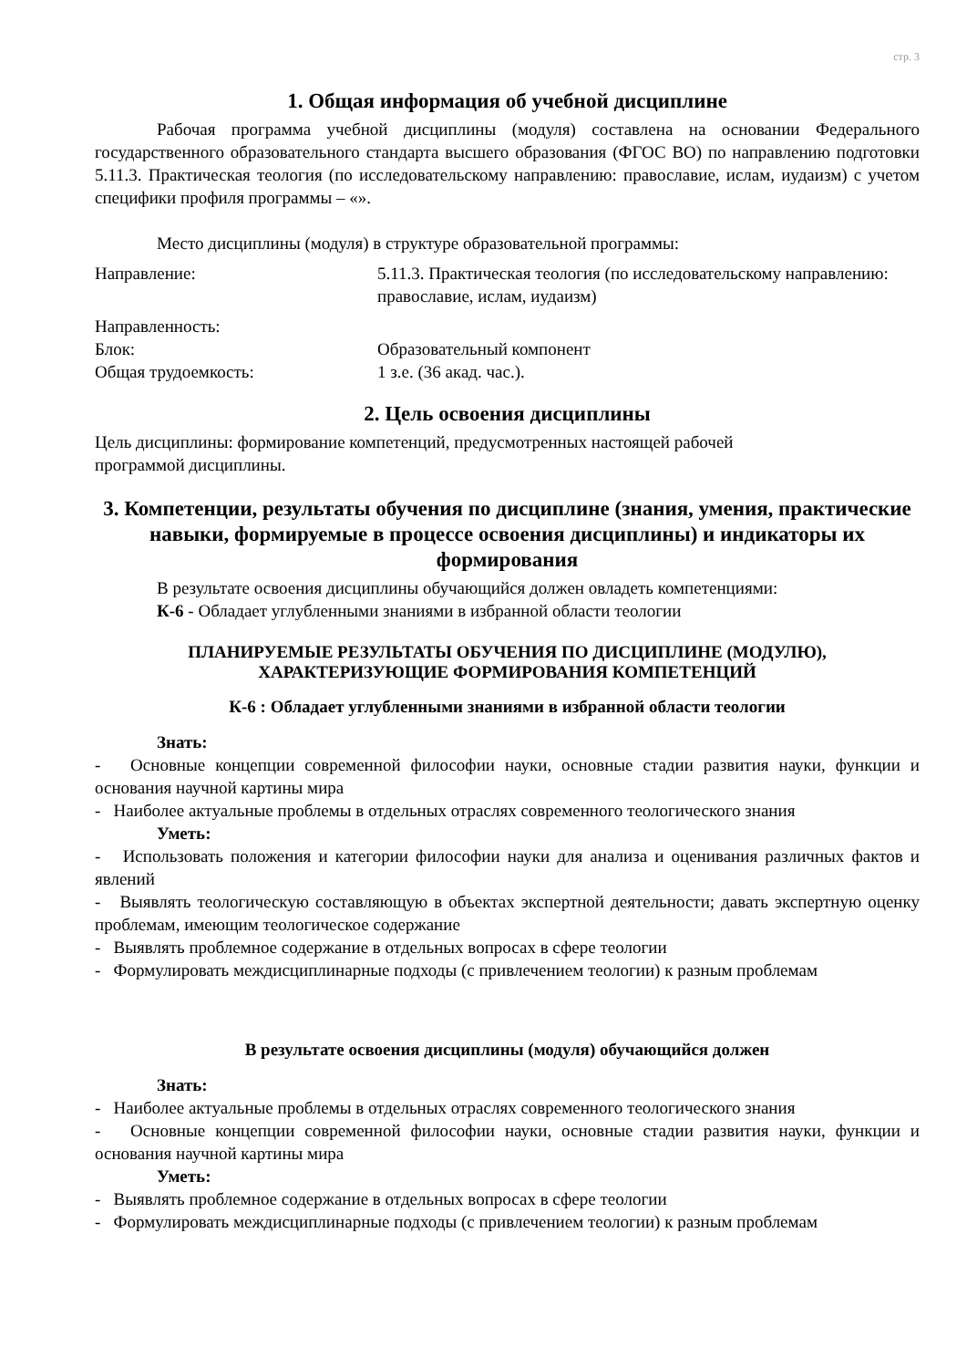стр. 3
1. Общая информация об учебной дисциплине
Рабочая программа учебной дисциплины (модуля) составлена на основании Федерального государственного образовательного стандарта высшего образования (ФГОС ВО) по направлению подготовки 5.11.3. Практическая теология (по исследовательскому направлению: православие, ислам, иудаизм) с учетом специфики профиля программы – «».
Место дисциплины (модуля) в структуре образовательной программы:
Направление: 5.11.3. Практическая теология (по исследовательскому направлению: православие, ислам, иудаизм)
Направленность:
Блок: Образовательный компонент
Общая трудоемкость: 1 з.е. (36 акад. час.).
2. Цель освоения дисциплины
Цель дисциплины: формирование компетенций, предусмотренных настоящей рабочей
программой дисциплины.
3. Компетенции, результаты обучения по дисциплине (знания, умения, практические навыки, формируемые в процессе освоения дисциплины) и индикаторы их формирования
В результате освоения дисциплины обучающийся должен овладеть компетенциями:
К-6 - Обладает углубленными знаниями в избранной области теологии
ПЛАНИРУЕМЫЕ РЕЗУЛЬТАТЫ ОБУЧЕНИЯ ПО ДИСЦИПЛИНЕ (МОДУЛЮ), ХАРАКТЕРИЗУЮЩИЕ ФОРМИРОВАНИЯ КОМПЕТЕНЦИЙ
К-6 : Обладает углубленными знаниями в избранной области теологии
Знать:
- Основные концепции современной философии науки, основные стадии развития науки, функции и основания научной картины мира
- Наиболее актуальные проблемы в отдельных отраслях современного теологического знания
Уметь:
- Использовать положения и категории философии науки для анализа и оценивания различных фактов и явлений
- Выявлять теологическую составляющую в объектах экспертной деятельности; давать экспертную оценку проблемам, имеющим теологическое содержание
- Выявлять проблемное содержание в отдельных вопросах в сфере теологии
- Формулировать междисциплинарные подходы (с привлечением теологии) к разным проблемам
В результате освоения дисциплины (модуля) обучающийся должен
Знать:
- Наиболее актуальные проблемы в отдельных отраслях современного теологического знания
- Основные концепции современной философии науки, основные стадии развития науки, функции и основания научной картины мира
Уметь:
- Выявлять проблемное содержание в отдельных вопросах в сфере теологии
- Формулировать междисциплинарные подходы (с привлечением теологии) к разным проблемам